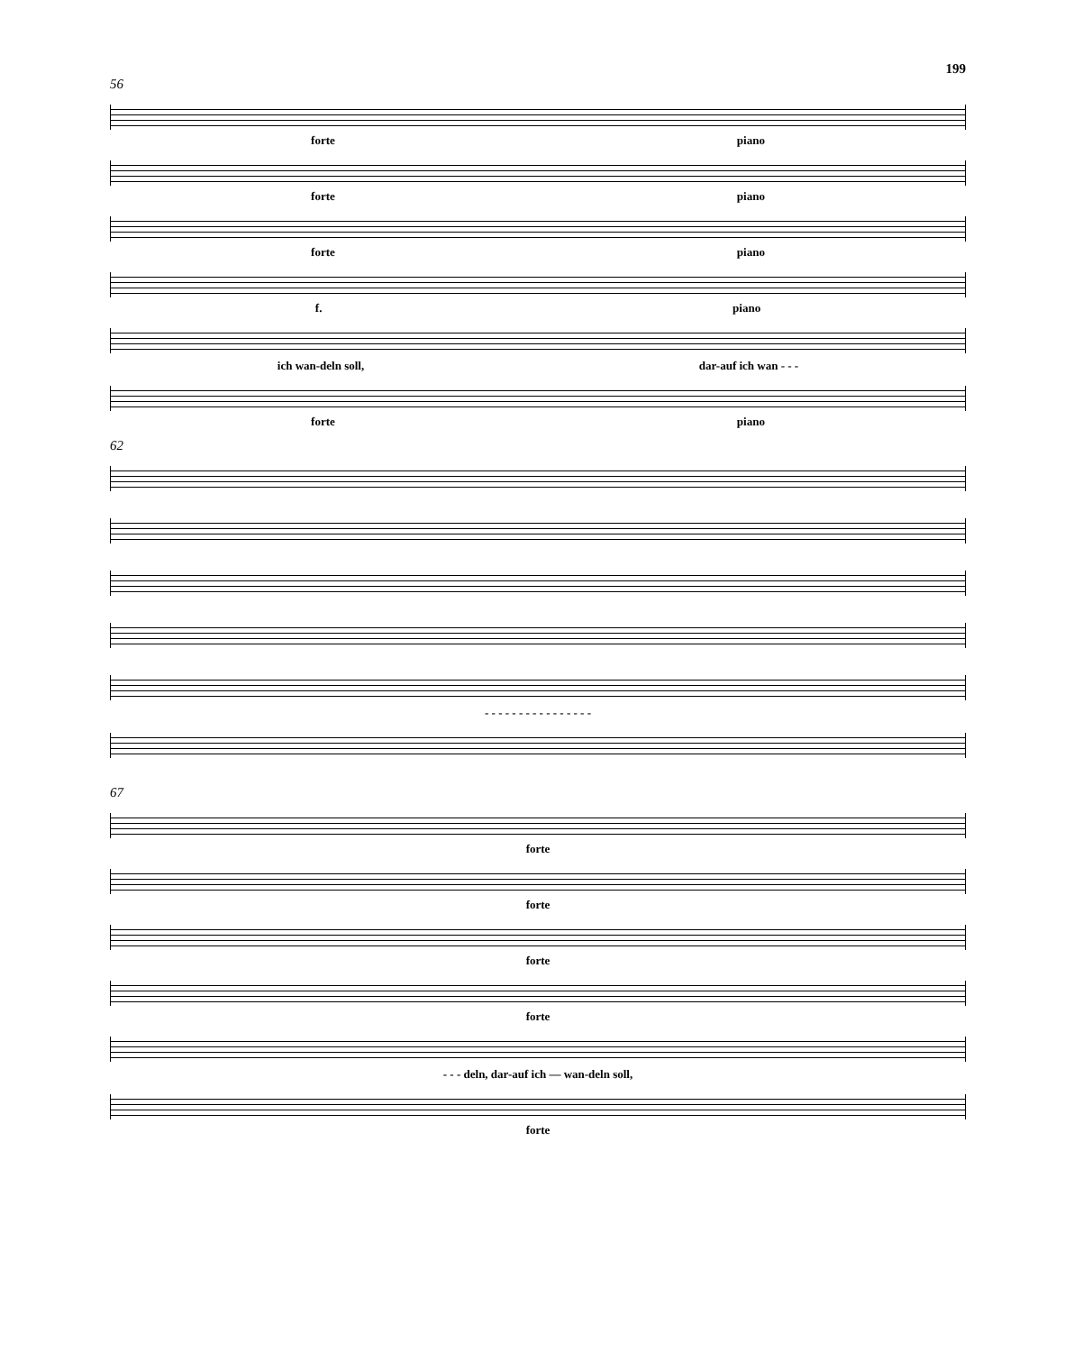199
56
forte piano
forte piano
forte piano
f. piano
ich wan-deln soll, dar-auf ich wan - - -
forte piano
62
- - - - - - - - - - - - - - - -
67
forte
forte
forte
forte
- - - deln, dar-auf ich — wan-deln soll,
forte